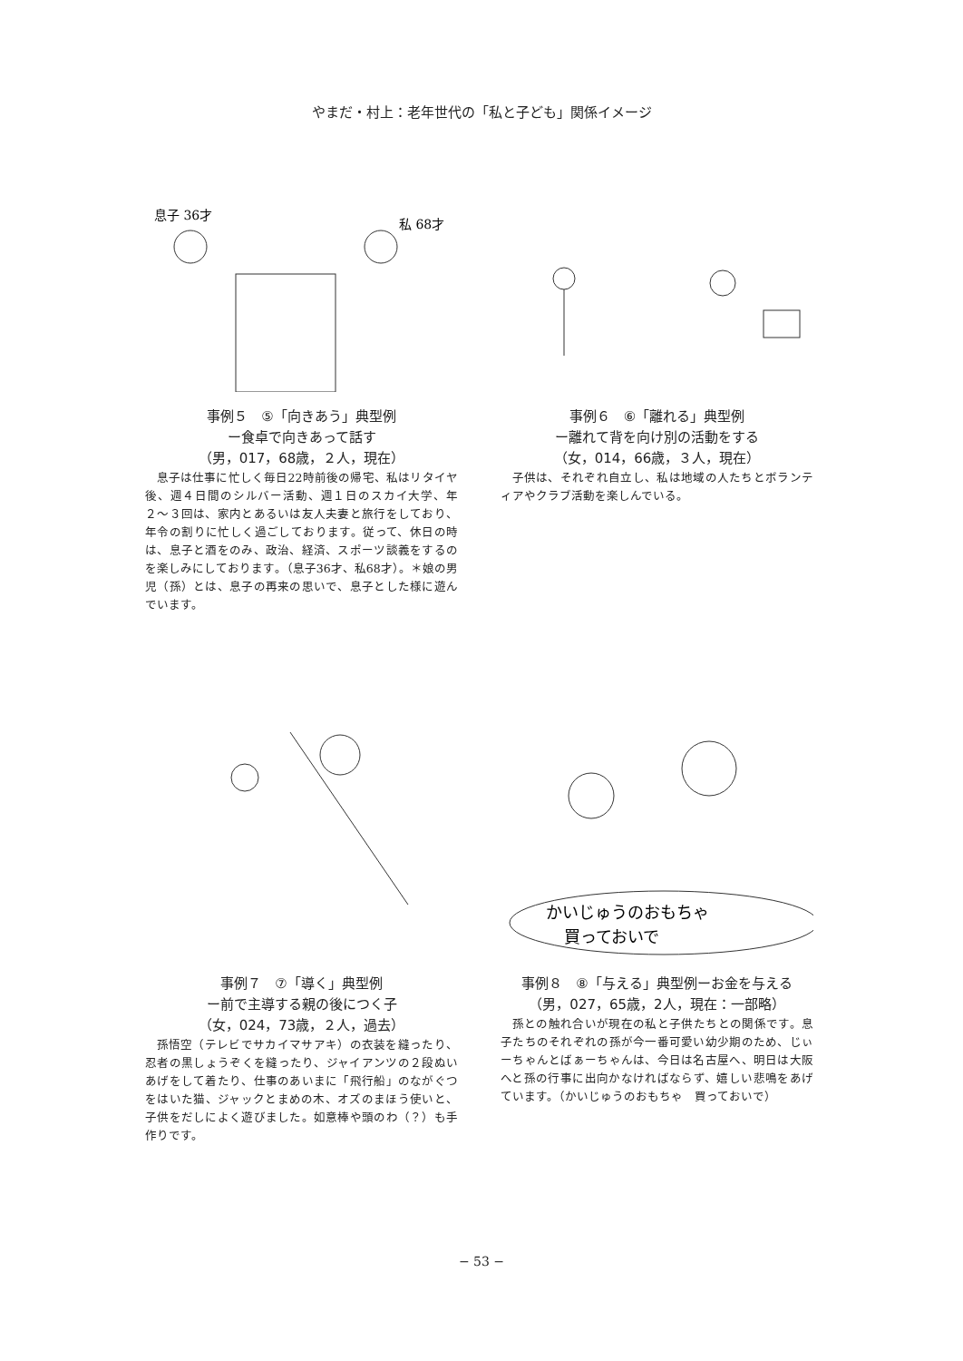やまだ・村上：老年世代の「私と子ども」関係イメージ
息子 36才
私 68才
事例５　⑤「向きあう」典型例
ー食卓で向きあって話す
（男，017，68歳，２人，現在）
息子は仕事に忙しく毎日22時前後の帰宅、私はリタイヤ後、週４日間のシルバー活動、週１日のスカイ大学、年２〜３回は、家内とあるいは友人夫妻と旅行をしており、年令の割りに忙しく過ごしております。従って、休日の時は、息子と酒をのみ、政治、経済、スポーツ談義をするのを楽しみにしております。（息子36才、私68才）。＊娘の男児（孫）とは、息子の再来の思いで、息子とした様に遊んでいます。
事例６　⑥「離れる」典型例
ー離れて背を向け別の活動をする
（女，014，66歳，３人，現在）
子供は、それぞれ自立し、私は地域の人たちとボランティアやクラブ活動を楽しんでいる。
事例７　⑦「導く」典型例
ー前で主導する親の後につく子
（女，024，73歳，２人，過去）
孫悟空（テレビでサカイマサアキ）の衣装を縫ったり、忍者の黒しょうぞくを縫ったり、ジャイアンツの２段ぬいあげをして着たり、仕事のあいまに「飛行船」のながぐつをはいた猫、ジャックとまめの木、オズのまほう使いと、子供をだしによく遊びました。如意棒や頭のわ（？）も手作りです。
かいじゅうのおもちゃ
買っておいで
事例８　⑧「与える」典型例ーお金を与える
（男，027，65歳，2人，現在：一部略）
孫との触れ合いが現在の私と子供たちとの関係です。息子たちのそれぞれの孫が今一番可愛い幼少期のため、じぃーちゃんとばぁーちゃんは、今日は名古屋へ、明日は大阪へと孫の行事に出向かなければならず、嬉しい悲鳴をあげています。（かいじゅうのおもちゃ　買っておいで）
− 53 −